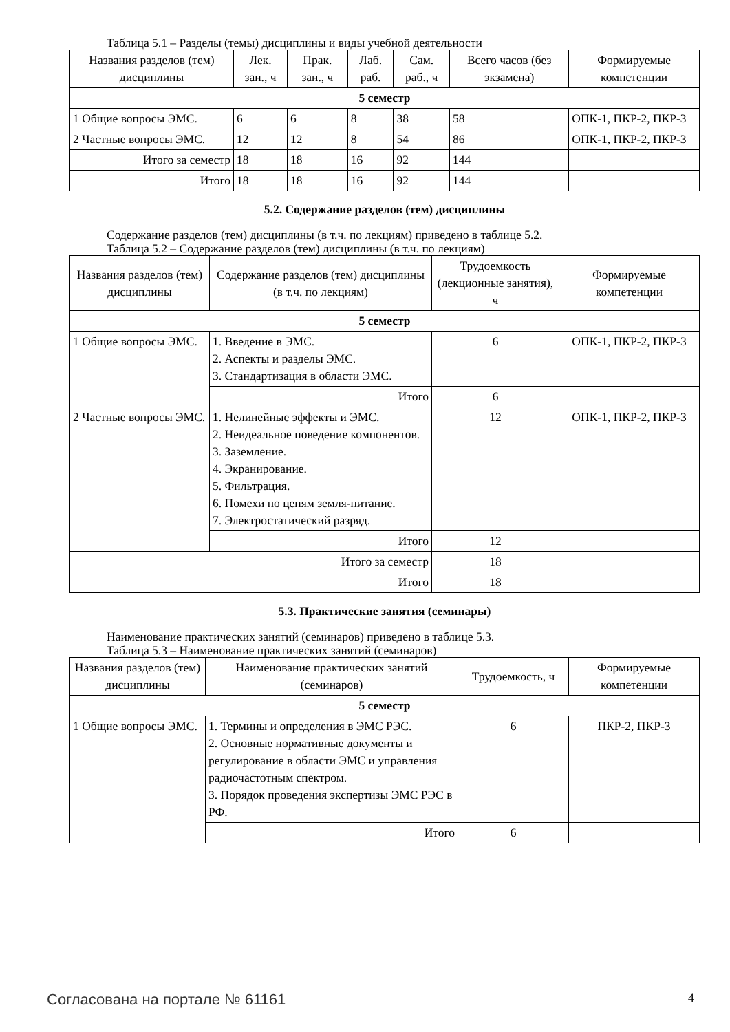Таблица 5.1 – Разделы (темы) дисциплины и виды учебной деятельности
| Названия разделов (тем) дисциплины | Лек. зан., ч | Прак. зан., ч | Лаб. раб. | Сам. раб., ч | Всего часов (без экзамена) | Формируемые компетенции |
| --- | --- | --- | --- | --- | --- | --- |
| 5 семестр | | | | | | |
| 1 Общие вопросы ЭМС. | 6 | 6 | 8 | 38 | 58 | ОПК-1, ПКР-2, ПКР-3 |
| 2 Частные вопросы ЭМС. | 12 | 12 | 8 | 54 | 86 | ОПК-1, ПКР-2, ПКР-3 |
| Итого за семестр | 18 | 18 | 16 | 92 | 144 | |
| Итого | 18 | 18 | 16 | 92 | 144 | |
5.2. Содержание разделов (тем) дисциплины
Содержание разделов (тем) дисциплины (в т.ч. по лекциям) приведено в таблице 5.2.
Таблица 5.2 – Содержание разделов (тем) дисциплины (в т.ч. по лекциям)
| Названия разделов (тем) дисциплины | Содержание разделов (тем) дисциплины (в т.ч. по лекциям) | Трудоемкость (лекционные занятия), ч | Формируемые компетенции |
| --- | --- | --- | --- |
| 5 семестр | | | |
| 1 Общие вопросы ЭМС. | 1. Введение в ЭМС. 2. Аспекты и разделы ЭМС. 3. Стандартизация в области ЭМС. | 6 | ОПК-1, ПКР-2, ПКР-3 |
| | Итого | 6 | |
| 2 Частные вопросы ЭМС. | 1. Нелинейные эффекты и ЭМС. 2. Неидеальное поведение компонентов. 3. Заземление. 4. Экранирование. 5. Фильтрация. 6. Помехи по цепям земля-питание. 7. Электростатический разряд. | 12 | ОПК-1, ПКР-2, ПКР-3 |
| | Итого | 12 | |
| Итого за семестр | | 18 | |
| Итого | | 18 | |
5.3. Практические занятия (семинары)
Наименование практических занятий (семинаров) приведено в таблице 5.3.
Таблица 5.3 – Наименование практических занятий (семинаров)
| Названия разделов (тем) дисциплины | Наименование практических занятий (семинаров) | Трудоемкость, ч | Формируемые компетенции |
| --- | --- | --- | --- |
| 5 семестр | | | |
| 1 Общие вопросы ЭМС. | 1. Термины и определения в ЭМС РЭС. 2. Основные нормативные документы и регулирование в области ЭМС и управления радиочастотным спектром. 3. Порядок проведения экспертизы ЭМС РЭС в РФ. | 6 | ПКР-2, ПКР-3 |
| | Итого | 6 | |
Согласована на портале № 61161 4